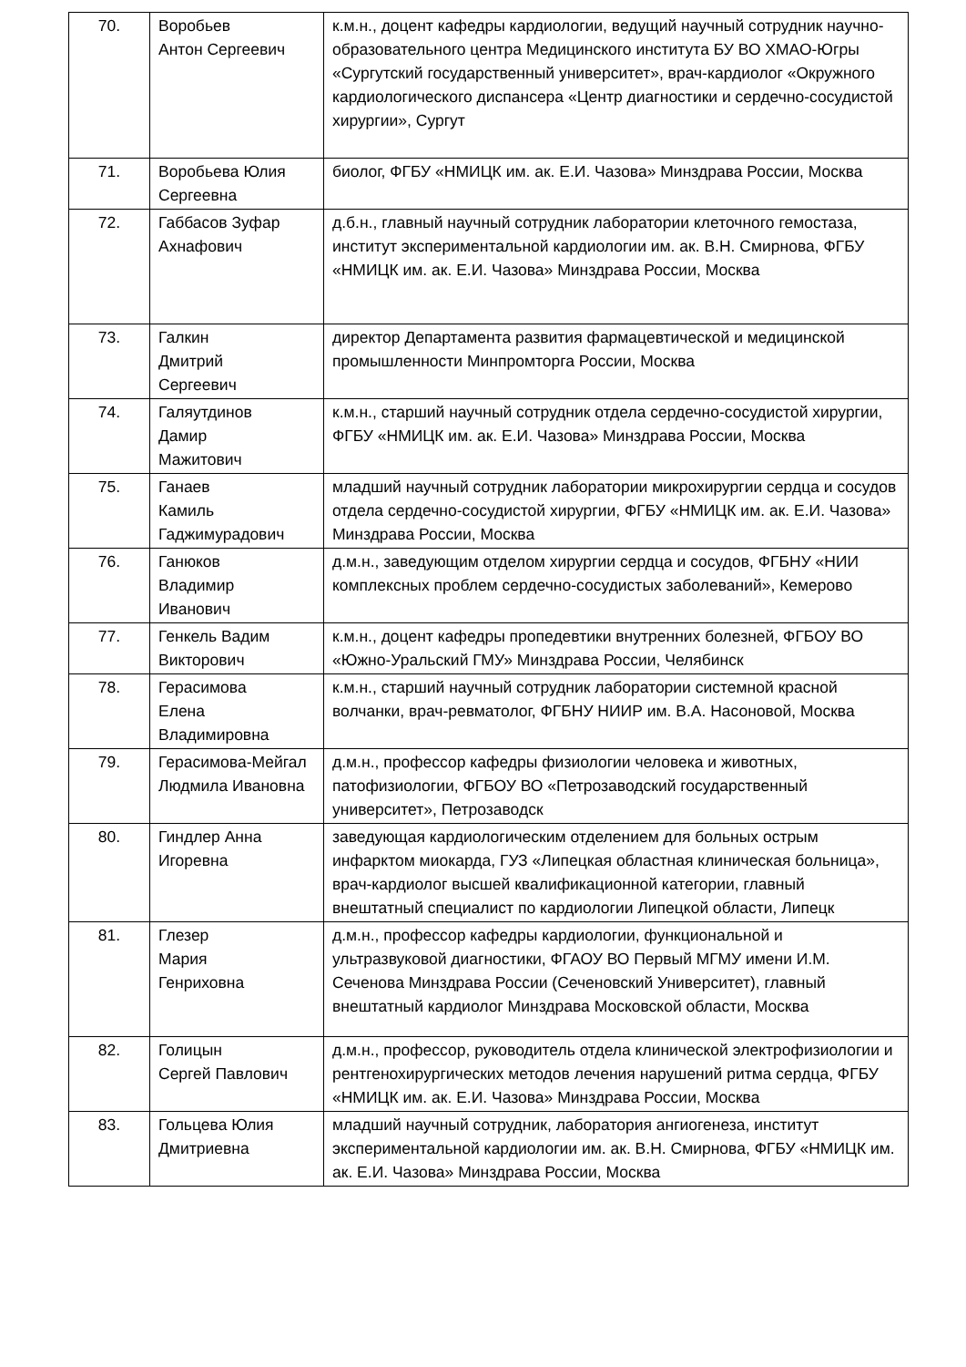| 70. | Воробьев Антон Сергеевич | к.м.н., доцент кафедры кардиологии, ведущий научный сотрудник научно-образовательного центра Медицинского института БУ ВО ХМАО-Югры «Сургутский государственный университет», врач-кардиолог «Окружного кардиологического диспансера «Центр диагностики и сердечно-сосудистой хирургии», Сургут |
| 71. | Воробьева Юлия Сергеевна | биолог, ФГБУ «НМИЦК им. ак. Е.И. Чазова» Минздрава России, Москва |
| 72. | Габбасов Зуфар Ахнафович | д.б.н., главный научный сотрудник лаборатории клеточного гемостаза, институт экспериментальной кардиологии им. ак. В.Н. Смирнова, ФГБУ «НМИЦК им. ак. Е.И. Чазова» Минздрава России, Москва |
| 73. | Галкин Дмитрий Сергеевич | директор Департамента развития фармацевтической и медицинской промышленности Минпромторга России, Москва |
| 74. | Галяутдинов Дамир Мажитович | к.м.н., старший научный сотрудник отдела сердечно-сосудистой хирургии, ФГБУ «НМИЦК им. ак. Е.И. Чазова» Минздрава России, Москва |
| 75. | Ганаев Камиль Гаджимурадович | младший научный сотрудник лаборатории микрохирургии сердца и сосудов отдела сердечно-сосудистой хирургии, ФГБУ «НМИЦК им. ак. Е.И. Чазова» Минздрава России, Москва |
| 76. | Ганюков Владимир Иванович | д.м.н., заведующим отделом хирургии сердца и сосудов, ФГБНУ «НИИ комплексных проблем сердечно-сосудистых заболеваний», Кемерово |
| 77. | Генкель Вадим Викторович | к.м.н., доцент кафедры пропедевтики внутренних болезней, ФГБОУ ВО «Южно-Уральский ГМУ» Минздрава России, Челябинск |
| 78. | Герасимова Елена Владимировна | к.м.н., старший научный сотрудник лаборатории системной красной волчанки, врач-ревматолог, ФГБНУ НИИР им. В.А. Насоновой, Москва |
| 79. | Герасимова-Мейгал Людмила Ивановна | д.м.н., профессор кафедры физиологии человека и животных, патофизиологии, ФГБОУ ВО «Петрозаводский государственный университет», Петрозаводск |
| 80. | Гиндлер Анна Игоревна | заведующая кардиологическим отделением для больных острым инфарктом миокарда, ГУЗ «Липецкая областная клиническая больница», врач-кардиолог высшей квалификационной категории, главный внештатный специалист по кардиологии Липецкой области, Липецк |
| 81. | Глезер Мария Генриховна | д.м.н., профессор кафедры кардиологии, функциональной и ультразвуковой диагностики, ФГАОУ ВО Первый МГМУ имени И.М. Сеченова Минздрава России (Сеченовский Университет), главный внештатный кардиолог Минздрава Московской области, Москва |
| 82. | Голицын Сергей Павлович | д.м.н., профессор, руководитель отдела клинической электрофизиологии и рентгенохирургических методов лечения нарушений ритма сердца, ФГБУ «НМИЦК им. ак. Е.И. Чазова» Минздрава России, Москва |
| 83. | Гольцева Юлия Дмитриевна | младший научный сотрудник, лаборатория ангиогенеза, институт экспериментальной кардиологии им. ак. В.Н. Смирнова, ФГБУ «НМИЦК им. ак. Е.И. Чазова» Минздрава России, Москва |